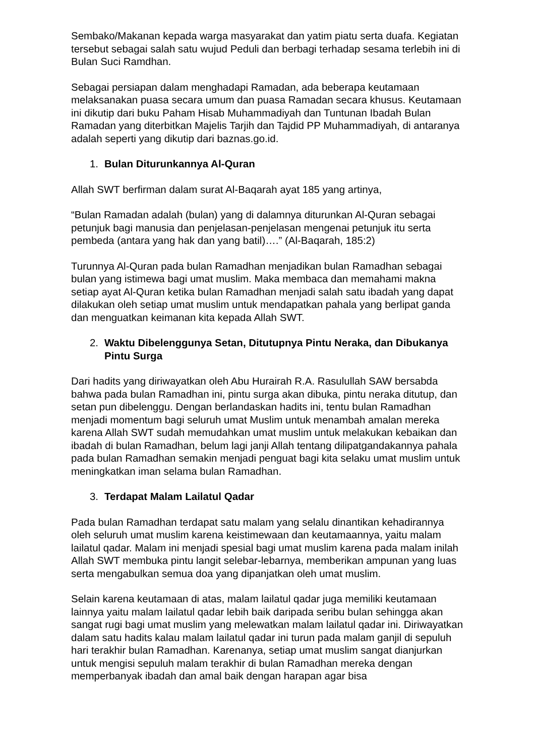Sembako/Makanan kepada warga masyarakat dan yatim piatu serta duafa. Kegiatan tersebut sebagai salah satu wujud Peduli dan berbagi terhadap sesama terlebih ini di Bulan Suci Ramdhan.
Sebagai persiapan dalam menghadapi Ramadan, ada beberapa keutamaan melaksanakan puasa secara umum dan puasa Ramadan secara khusus. Keutamaan ini dikutip dari buku Paham Hisab Muhammadiyah dan Tuntunan Ibadah Bulan Ramadan yang diterbitkan Majelis Tarjih dan Tajdid PP Muhammadiyah, di antaranya adalah seperti yang dikutip dari baznas.go.id.
1. Bulan Diturunkannya Al-Quran
Allah SWT berfirman dalam surat Al-Baqarah ayat 185 yang artinya,
“Bulan Ramadan adalah (bulan) yang di dalamnya diturunkan Al-Quran sebagai petunjuk bagi manusia dan penjelasan-penjelasan mengenai petunjuk itu serta pembeda (antara yang hak dan yang batil)….” (Al-Baqarah, 185:2)
Turunnya Al-Quran pada bulan Ramadhan menjadikan bulan Ramadhan sebagai bulan yang istimewa bagi umat muslim. Maka membaca dan memahami makna setiap ayat Al-Quran ketika bulan Ramadhan menjadi salah satu ibadah yang dapat dilakukan oleh setiap umat muslim untuk mendapatkan pahala yang berlipat ganda dan menguatkan keimanan kita kepada Allah SWT.
2. Waktu Dibelenggunya Setan, Ditutupnya Pintu Neraka, dan Dibukanya Pintu Surga
Dari hadits yang diriwayatkan oleh Abu Hurairah R.A. Rasulullah SAW bersabda bahwa pada bulan Ramadhan ini, pintu surga akan dibuka, pintu neraka ditutup, dan setan pun dibelenggu. Dengan berlandaskan hadits ini, tentu bulan Ramadhan menjadi momentum bagi seluruh umat Muslim untuk menambah amalan mereka karena Allah SWT sudah memudahkan umat muslim untuk melakukan kebaikan dan ibadah di bulan Ramadhan, belum lagi janji Allah tentang dilipatgandakannya pahala pada bulan Ramadhan semakin menjadi penguat bagi kita selaku umat muslim untuk meningkatkan iman selama bulan Ramadhan.
3. Terdapat Malam Lailatul Qadar
Pada bulan Ramadhan terdapat satu malam yang selalu dinantikan kehadirannya oleh seluruh umat muslim karena keistimewaan dan keutamaannya, yaitu malam lailatul qadar. Malam ini menjadi spesial bagi umat muslim karena pada malam inilah Allah SWT membuka pintu langit selebar-lebarnya, memberikan ampunan yang luas serta mengabulkan semua doa yang dipanjatkan oleh umat muslim.
Selain karena keutamaan di atas, malam lailatul qadar juga memiliki keutamaan lainnya yaitu malam lailatul qadar lebih baik daripada seribu bulan sehingga akan sangat rugi bagi umat muslim yang melewatkan malam lailatul qadar ini. Diriwayatkan dalam satu hadits kalau malam lailatul qadar ini turun pada malam ganjil di sepuluh hari terakhir bulan Ramadhan. Karenanya, setiap umat muslim sangat dianjurkan untuk mengisi sepuluh malam terakhir di bulan Ramadhan mereka dengan memperbanyak ibadah dan amal baik dengan harapan agar bisa